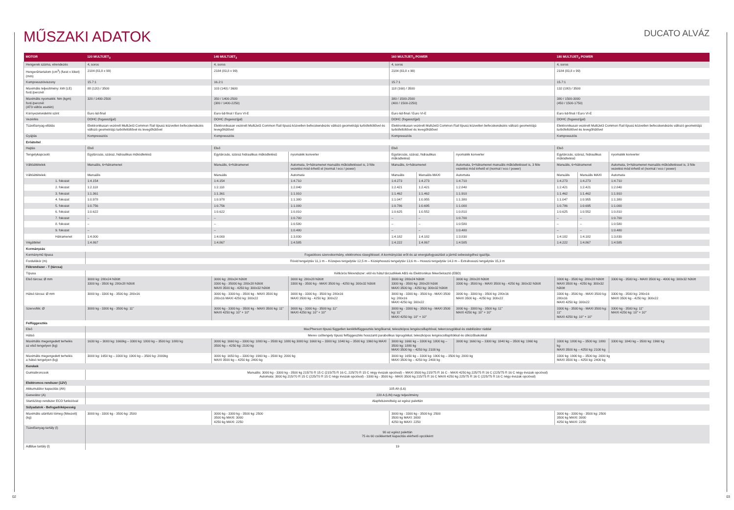MŰSZAKI ADATOK
DUCATO ALVÁZ
| MOTOR | 120 MULTIJET<sub>3</sub> | 140 MULTIJET<sub>3</sub> | | 160 MULTIJET<sub>3</sub> POWER | | | 180 MULTIJET<sub>3</sub> POWER | | |
| --- | --- | --- | --- | --- | --- | --- | --- | --- | --- |
| Hengerek száma, elrendezés | 4, soros | 4, soros | | 4, soros | | | 4, soros | | |
| Hengerűrtartalom (cm<sup>3</sup>) (furat x löket) (mm) | 2184 (83,8 x 99) | 2184 (83,8 x 99) | | 2184 (83,8 x 99) | | | 2184 (83,8 x 99) | | |
| Kompresszióviszony | 15.7:1 | 16.2:1 | | 15.7:1 | | | 15.7:1 | | |
| Maximális teljesítmény: kW (LE) ford./percnél | 88 (120) / 3500 | 103 (140) / 3600 | | 118 (160) / 3500 | | | 132 (180) / 3500 | | |
| Maximális nyomaték: Nm (kgm) ford./percnél (AT9 váltós esetén) | 320 / 1400-2500 | 350 / 1400-2500 (380 / 1400-2250) | | 380 / 1500-2500 (400 / 1500-2250) | | | 380 / 1500-3000 (450 / 1500-1750) | | |
| Környezetvédelmi szint | Euro 6d-final | Euro 6d-final / Euro VI-E | | Euro 6d-final / Euro VI-E | | | Euro 6d-final / Euro VI-E | | |
| Vezérlés | DOHC (fogasszíjjal) | DOHC (fogasszíjjal) | | DOHC (fogasszíjjal) | | | DOHC (fogasszíjjal) | | |
| Tüzelőanyag-ellátás | Elektronikusan vezérelt MultiJet3 Common Rail típusú közvetlen befecskendezés változó geometriájú turbófeltöltővel és levegőhűtővel | Elektronikusan vezérelt MultiJet3 Common Rail típusú közvetlen befecskendezés változó geometriájú turbófeltöltővel és levegőhűtővel | | Elektronikusan vezérelt MultiJet3 Common Rail típusú közvetlen befecskendezés változó geometriájú turbófeltöltővel és levegőhűtővel | | | Elektronikusan vezérelt MultiJet3 Common Rail típusú közvetlen befecskendezés változó geometriájú turbófeltöltővel és levegőhűtővel | | |
| Gyújtás | Kompressziós | Kompressziós | | Kompressziós | | | Kompressziós | | |
| Erőátvitel | | | | | | | | | |
| Hajtás | Első | Első | | Első | | | Első | | |
| Tengelykapcsoló | Egytárcsás, száraz, hidraulikus működtetésű | Egytárcsás, száraz hidraulikus működtetésű | nyomaték konverter | Egytárcsás, száraz, hidraulikus működtetésű | | nyomaték konverter | Egytárcsás, száraz, hidraulikus működtetésű | | nyomaték konverter |
| Váltóáttételek | Manuális, 6+hátramenet | Manuális, 6+hátramenet | Automata, 9+hátramenet manuális működtetéssel is, 3 féle vezetési mód érhető el (normal / eco / power) | Manuális, 6+hátramenet | | Automata, 9+hátramenet manuális működtetéssel is, 3 féle vezetési mód érhető el (normal / eco / power) | Manuális, 6+hátramenet | | Automata, 9+hátramenet manuális működtetéssel is, 3 féle vezetési mód érhető el (normal / eco / power) |
| Váltóáttételek: | Manuális | Manuális | Automata | Manuális | Manuális MAXI | Automata | Manuális | Manuális MAXI | Automata |
| 1. fokozat | 1:4.154 | 1:4.154 | 1:4.710 | 1:4.273 | 1:4.273 | 1:4.710 | 1:4.273 | 1:4.273 | 1:4.710 |
| 2. fokozat | 1:2.118 | 1:2.118 | 1:2.840 | 1:2.421 | 1:2.421 | 1:2.840 | 1:2.421 | 1:2.421 | 1:2.840 |
| 3. fokozat | 1:1.361 | 1:1.361 | 1:1.910 | 1:1.462 | 1:1.462 | 1:1.910 | 1:1.462 | 1:1.462 | 1:1.910 |
| 4. fokozat | 1:0.978 | 1:0.978 | 1:1.380 | 1:1.047 | 1:0.955 | 1:1.380 | 1:1.047 | 1:0.955 | 1:1.380 |
| 5. fokozat | 1:0.756 | 1:0.756 | 1:1.000 | 1:0.786 | 1:0.695 | 1:1.000 | 1:0.786 | 1:0.695 | 1:1.000 |
| 6. fokozat | 1:0.622 | 1:0.622 | 1:0.810 | 1:0.625 | 1:0.552 | 1:0.810 | 1:0.625 | 1:0.552 | 1:0.810 |
| 7. fokozat | – | – | 1:0.700 | – | – | 1:0.700 | – | – | 1:0.700 |
| 8. fokozat | – | – | 1:0.580 | – | – | 1:0.580 | – | – | 1:0.580 |
| 9. fokozat | – | – | 1:0.480 | – | – | 1:0.480 | – | – | 1:0.480 |
| Hátramenet | 1:4.000 | 1:4.000 | 1:3.830 | 1:4.182 | 1:4.182 | 1:3.830 | 1:4.182 | 1:4.182 | 1:3.830 |
| Végáttétel | 1:4.867 | 1:4.867 | 1:4.585 | 1:4.222 | 1:4.867 | 1:4.585 | 1:4.222 | 1:4.867 | 1:4.585 |
| Kormányzás | | | | | | | | | |
| Kormánymű típusa | Fogasléces szervokormány, elektromos rásegítéssel. A kormányzási erőt és az energiafogyasztást a jármű sebességéhez igazítja. | | | | | | | | |
| Fordulókör (m) | Rövid tengelytáv 11,1 m – Közepes tengelytáv 12,5 m – Középhosszú tengelytáv 13,6 m – Hosszú tengelytáv 14.3 m – Extrahosszú tengelytáv 15,3 m | | | | | | | | |
| Fékrendszer - T (tárcsa) | | | | | | | | | |
| Típusa | Kétkörös fékrendszer: elöl és hátul tárcsafékek ABS és Elektronikus fékerőelosztó (EBD) | | | | | | | | |
| Első tárcsa: Ø mm | 3000 kg: 280x24 hűtött 3300 kg - 3500 kg: 280x28 hűtött | 3000 kg: 280x24 hűtött 3300 kg - 35000 kg: 280x28 hűtött MAXI 3500 kg - 4250 kg: 300x32 hűtött | 3000 kg: 280x28 hűtött 3300 kg - 3500 kg - MAXI 3500 kg - 4250 kg: 300x32 hűtött | 3000 kg: 280x24 hűtött 3300 kg - 3500 kg: 280x28 hűött MAXI 3500 kg - 4250 kg: 300x32 hűtött | | 3000 kg: 280x28 hűtött 3300 kg - 3500 kg - MAXI 3500 kg - 4250 kg: 300x32 hűtött | 3300 kg - 3500 kg: 280x28 hűtött MAXI 3500 kg - 4250 kg: 300x32 hűtött | | 3300 kg - 3500 kg - MAXI 3500 kg - 4000 kg: 300x32 hűtött |
| Hátsó tárcsa: Ø mm | 3000 kg - 3300 kg - 3500 kg: 280x16 | 3000 kg - 3300 kg - 3500 kg - MAXI 3500 kg: 280x16 MAXI 4250 kg: 300x22 | 3000 kg - 3300 kg - 3500 kg: 280x16 MAXI 3500 kg - 4250 kg: 300x22 | 3000 kg - 3300 kg - 3500 kg - MAXI 3500 kg: 280x16 MAXI 4250 kg: 300x22 | | 3000 kg - 3300 kg - 3500 kg: 280x16 MAXI 3500 kg - 4250 kg: 300x22 | 3300 kg - 3500 kg - MAXI 3500 kg: 280x16 MAXI 4250 kg: 300x22 | | 3300 kg - 3500 kg: 280x16 MAXI 3500 kg - 4250 kg: 300x22 |
| Szervofék: Ø | 3000 kg - 3300 kg - 3500 kg: 11" | 3000 kg - 3300 kg - 3500 kg - MAXI 3500 kg: 11" MAXI 4250 kg: 10" + 10" | 3000 kg - 3300 kg - 3500 kg: 11" MAXI 4250 kg: 10" + 10" | 3000 kg - 3300 kg - 3500 kg - MAXI 3500 kg: 11" MAXI 4250 kg: 10" + 10" | | 3000 kg - 3300 kg - 3500 kg: 11" MAXI 4250 kg: 10" + 10" | 3300 kg - 3500 kg - MAXI 3500 kg: 11" MAXI 4250 kg: 10" + 10" | | 3300 kg - 3500 kg: 11" MAXI 4250 kg: 10" + 10" |
| Felfüggesztés | | | | | | | | | |
| Első | MacPherson típusú független kerékfelfüggesztés lengőkarral, teleszkópos lengéscsillapítóval, tekercsrugókkal és stabilizátor rúddal | | | | | | | | |
| Hátsó | Merev csőtengely típusú felfüggesztés hosszanti parabolikus laprugókkal, teleszkópos lengéscsillapítókkal és ütközőbakokkal | | | | | | | | |
| Maximális megengedett terhelés az első tengelyen (kg) | 1630 kg – 3000 kg: 1660kg – 3300 kg: 1800 kg – 3500 kg: 1880 kg | 3000 kg: 1660 kg – 3300 kg: 1800 kg – 3500 kg: 1880 kg 3000 kg: 1660 kg – 3300 kg: 1840 kg – 3500 kg: 1960 kg MAXI 3500 kg – 4250 kg: 2100 kg | | 3000 kg: 1660 kg – 3300 kg: 1800 kg – 3500 kg: 1880 kg MAXI 3500 kg – 4250 kg: 2100 kg | | 3000 kg: 1660 kg – 3300 kg: 1840 kg – 3500 kg: 1960 kg | 3300 kg: 1800 kg – 3500 kg: 1880 kg MAXI 3500 kg – 4250 kg: 2100 kg | | 3300 kg: 1840 kg – 3500 kg: 1960 kg |
| Maximális megengedett terhelés a hátsó tengelyen (kg) | 3000 kg: 1650 kg – 3300 kg: 1900 kg – 3500 kg: 2000kg | 3000 kg: 1650 kg – 3300 kg: 1900 kg – 3500 kg: 2000 kg MAXI 3500 kg – 4250 kg: 2400 kg | | 3000 kg: 1650 kg – 3300 kg: 1900 kg – 3500 kg: 2000 kg MAXI 3500 kg – 4250 kg: 2400 kg | | | 3300 kg: 1900 kg – 3500 kg: 2000 kg MAXI 3500 kg – 4250 kg: 2400 kg | | |
| Kerekek | | | | | | | | | |
| Gumiabroncsok | Manuális: 3000 kg - 3300 kg - 3500 kg 215/70 R 15 C (215/75 R 16 C, 225/70 R 15 C négy évszak opcióval) – MAXI 3500 kg 215/75 R 16 C - MAXI 4250 kg 225/75 R 16 C (225/75 R 16 C négy évszak opcióval) Automata: 3000 kg 215/70 R 15 C (225/70 R 15 C négy évszak opcióval) - 3300 kg - 3500 kg - MAXI 3500 kg 215/75 R 16 C MAXI 4250 kg 225/75 R 16 C (225/75 R 16 C négy évszak opcióval) | | | | | | | | |
| Elektromos rendszer (12V) | | | | | | | | | |
| Akkumulátor kapacitás (Ah) | 105 Ah (L6) | | | | | | | | |
| Generátor (A) | 220 A (LIN) nagy teljesítmény | | | | | | | | |
| Start&Stop rendszer ECO funkcióval | Alapfelszereltség az egész palettán | | | | | | | | |
| Súlyadatok - Befogadóképesség | | | | | | | | | |
| Maximális utánfutó tömeg (fékezett) (kg) | 3000 kg - 3300 kg - 3500 kg: 2500 | 3000 kg - 3300 kg - 3500 kg: 2500 3500 kg MAXI: 3000 4250 kg MAXI: 2250 | | 3000 kg - 3300 kg - 3500 kg: 2500 3500 kg MAXI: 3000 4250 kg MAXI: 2250 | | | 3000 kg - 3300 kg - 3500 kg: 2500 3500 kg MAXI: 3000 4250 kg MAXI: 2250 | | |
| Tüzelőanyag-tartály (l) | 90 az egész palettán 75 és 60 csökkentett kapacitás elérhető opcióként | | | | | | | | |
| AdBlue tartály (l) | 19 | | | | | | | | |
02 03